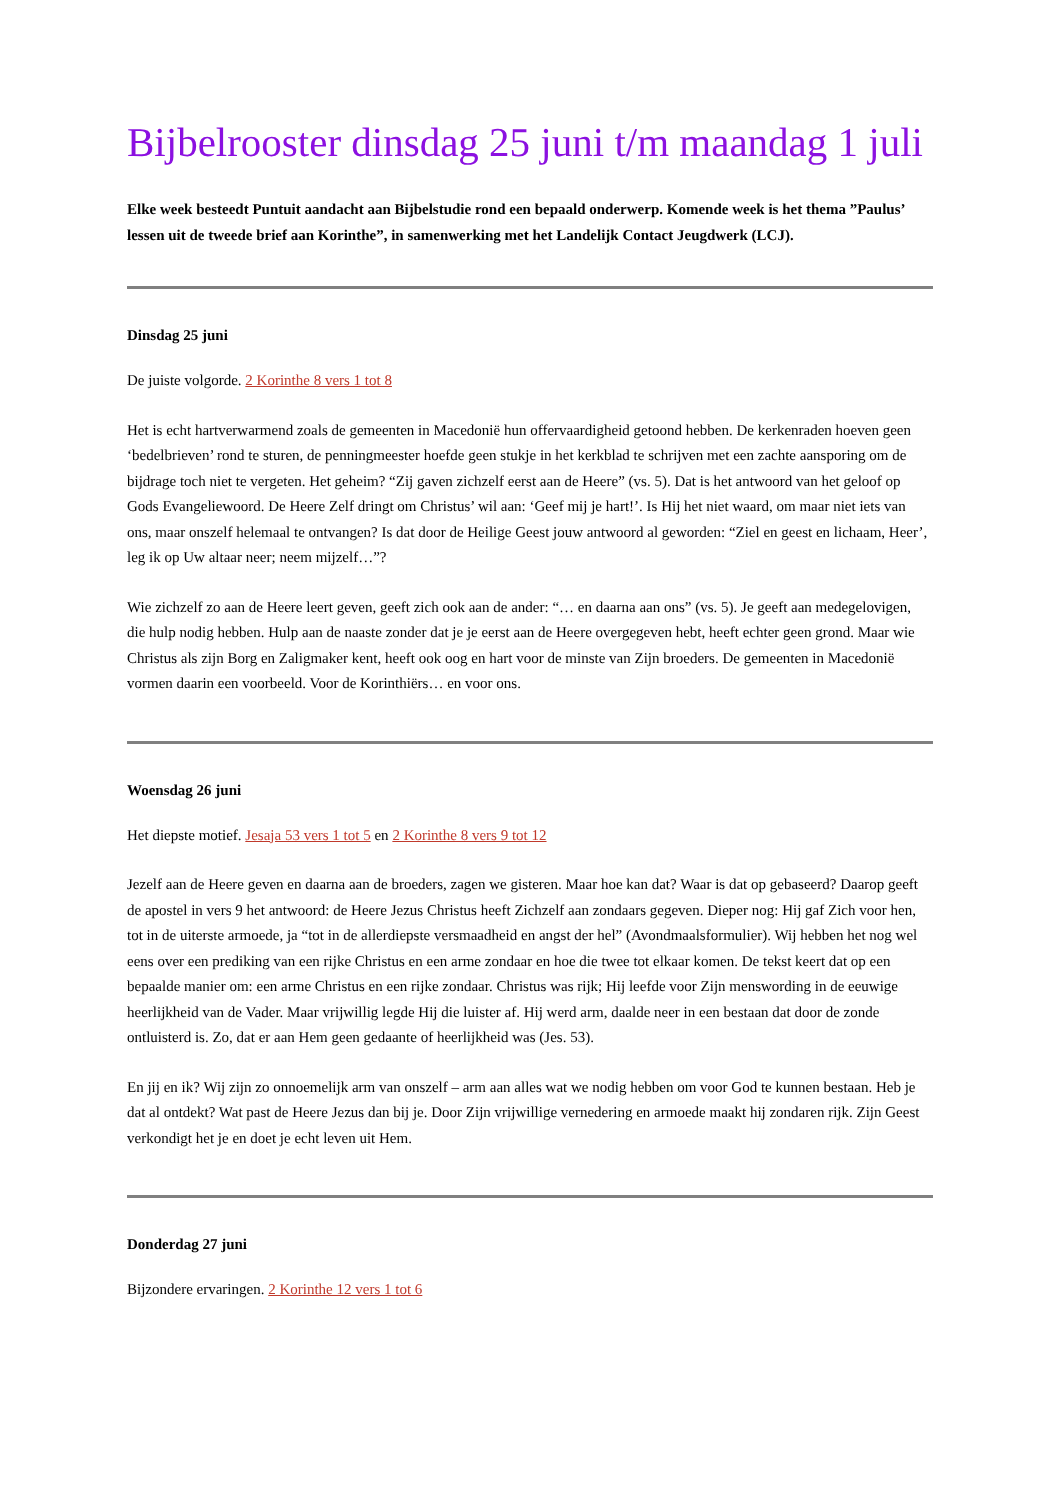Bijbelrooster dinsdag 25 juni t/m maandag 1 juli
Elke week besteedt Puntuit aandacht aan Bijbelstudie rond een bepaald onderwerp. Komende week is het thema ”Paulus’ lessen uit de tweede brief aan Korinthe”, in samenwerking met het Landelijk Contact Jeugdwerk (LCJ).
Dinsdag 25 juni
De juiste volgorde. 2 Korinthe 8 vers 1 tot 8
Het is echt hartverwarmend zoals de gemeenten in Macedonië hun offervaardigheid getoond hebben. De kerkenraden hoeven geen ‘bedelbrieven’ rond te sturen, de penningmeester hoefde geen stukje in het kerkblad te schrijven met een zachte aansporing om de bijdrage toch niet te vergeten. Het geheim? “Zij gaven zichzelf eerst aan de Heere” (vs. 5). Dat is het antwoord van het geloof op Gods Evangeliewoord. De Heere Zelf dringt om Christus’ wil aan: ‘Geef mij je hart!’. Is Hij het niet waard, om maar niet iets van ons, maar onszelf helemaal te ontvangen? Is dat door de Heilige Geest jouw antwoord al geworden: “Ziel en geest en lichaam, Heer’, leg ik op Uw altaar neer; neem mijzelf…”?
Wie zichzelf zo aan de Heere leert geven, geeft zich ook aan de ander: “… en daarna aan ons” (vs. 5). Je geeft aan medegelovigen, die hulp nodig hebben. Hulp aan de naaste zonder dat je je eerst aan de Heere overgegeven hebt, heeft echter geen grond. Maar wie Christus als zijn Borg en Zaligmaker kent, heeft ook oog en hart voor de minste van Zijn broeders. De gemeenten in Macedonië vormen daarin een voorbeeld. Voor de Korinthiërs… en voor ons.
Woensdag 26 juni
Het diepste motief. Jesaja 53 vers 1 tot 5 en 2 Korinthe 8 vers 9 tot 12
Jezelf aan de Heere geven en daarna aan de broeders, zagen we gisteren. Maar hoe kan dat? Waar is dat op gebaseerd? Daarop geeft de apostel in vers 9 het antwoord: de Heere Jezus Christus heeft Zichzelf aan zondaars gegeven. Dieper nog: Hij gaf Zich voor hen, tot in de uiterste armoede, ja “tot in de allerdiepste versmaadheid en angst der hel” (Avondmaalsformulier). Wij hebben het nog wel eens over een prediking van een rijke Christus en een arme zondaar en hoe die twee tot elkaar komen. De tekst keert dat op een bepaalde manier om: een arme Christus en een rijke zondaar. Christus was rijk; Hij leefde voor Zijn menswording in de eeuwige heerlijkheid van de Vader. Maar vrijwillig legde Hij die luister af. Hij werd arm, daalde neer in een bestaan dat door de zonde ontluisterd is. Zo, dat er aan Hem geen gedaante of heerlijkheid was (Jes. 53).
En jij en ik? Wij zijn zo onnoemelijk arm van onszelf – arm aan alles wat we nodig hebben om voor God te kunnen bestaan. Heb je dat al ontdekt? Wat past de Heere Jezus dan bij je. Door Zijn vrijwillige vernedering en armoede maakt hij zondaren rijk. Zijn Geest verkondigt het je en doet je echt leven uit Hem.
Donderdag 27 juni
Bijzondere ervaringen. 2 Korinthe 12 vers 1 tot 6